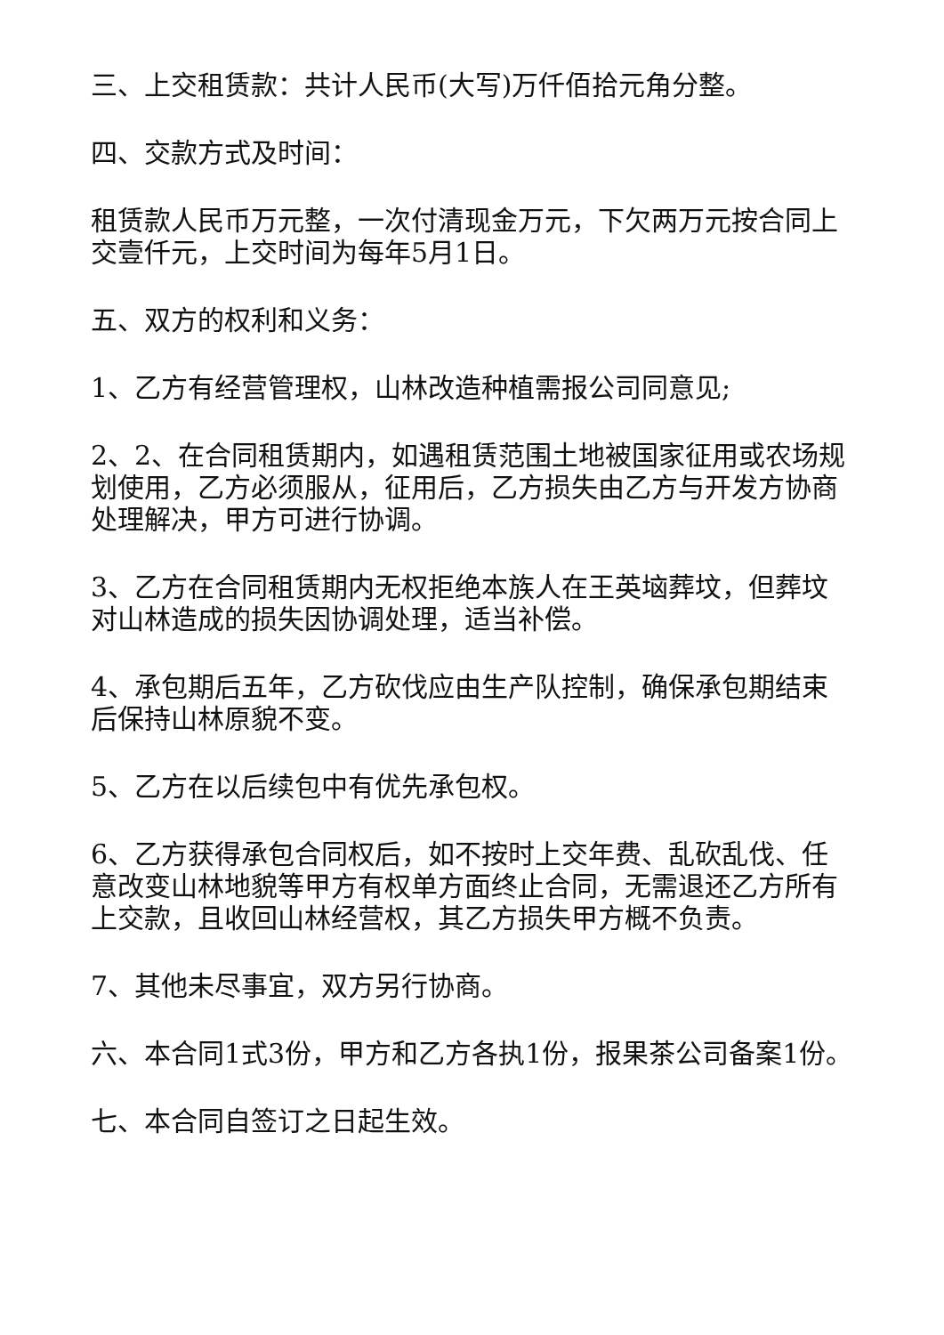三、上交租赁款：共计人民币(大写)万仟佰拾元角分整。
四、交款方式及时间：
租赁款人民币万元整，一次付清现金万元，下欠两万元按合同上交壹仟元，上交时间为每年5月1日。
五、双方的权利和义务：
1、乙方有经营管理权，山林改造种植需报公司同意见;
2、2、在合同租赁期内，如遇租赁范围土地被国家征用或农场规划使用，乙方必须服从，征用后，乙方损失由乙方与开发方协商处理解决，甲方可进行协调。
3、乙方在合同租赁期内无权拒绝本族人在王英垴葬坟，但葬坟对山林造成的损失因协调处理，适当补偿。
4、承包期后五年，乙方砍伐应由生产队控制，确保承包期结束后保持山林原貌不变。
5、乙方在以后续包中有优先承包权。
6、乙方获得承包合同权后，如不按时上交年费、乱砍乱伐、任意改变山林地貌等甲方有权单方面终止合同，无需退还乙方所有上交款，且收回山林经营权，其乙方损失甲方概不负责。
7、其他未尽事宜，双方另行协商。
六、本合同1式3份，甲方和乙方各执1份，报果茶公司备案1份。
七、本合同自签订之日起生效。